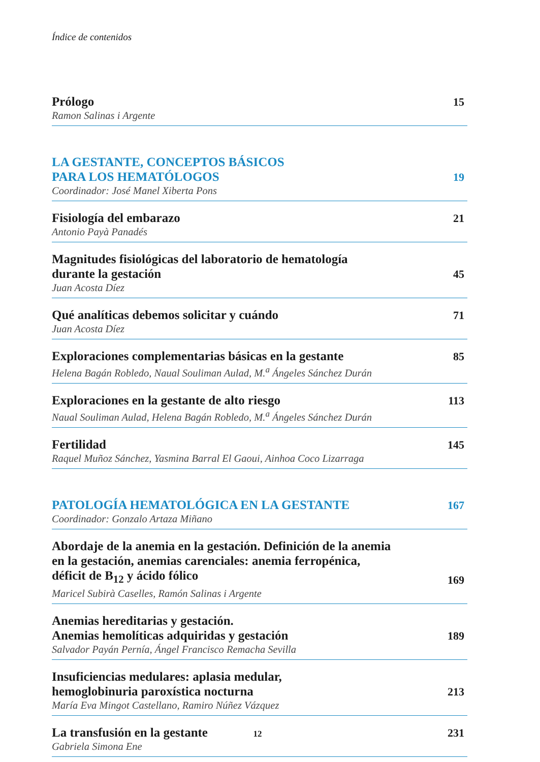Índice de contenidos
Prólogo
15
Ramon Salinas i Argente
LA GESTANTE, CONCEPTOS BÁSICOS
PARA LOS HEMATÓLOGOS
19
Coordinador: José Manel Xiberta Pons
Fisiología del embarazo
21
Antonio Payà Panadés
Magnitudes fisiológicas del laboratorio de hematología
durante la gestación
45
Juan Acosta Díez
Qué analíticas debemos solicitar y cuándo
71
Juan Acosta Díez
Exploraciones complementarias básicas en la gestante
85
Helena Bagán Robledo, Naual Souliman Aulad, M.<sup>a</sup> Ángeles Sánchez Durán
Exploraciones en la gestante de alto riesgo
113
Naual Souliman Aulad, Helena Bagán Robledo, M.<sup>a</sup> Ángeles Sánchez Durán
Fertilidad
145
Raquel Muñoz Sánchez, Yasmina Barral El Gaoui, Ainhoa Coco Lizarraga
PATOLOGÍA HEMATOLÓGICA EN LA GESTANTE
167
Coordinador: Gonzalo Artaza Miñano
Abordaje de la anemia en la gestación. Definición de la anemia
en la gestación, anemias carenciales: anemia ferropénica,
déficit de B<sub>12</sub> y ácido fólico
169
Maricel Subirà Caselles, Ramón Salinas i Argente
Anemias hereditarias y gestación.
Anemias hemolíticas adquiridas y gestación
189
Salvador Payán Pernía, Ángel Francisco Remacha Sevilla
Insuficiencias medulares: aplasia medular,
hemoglobinuria paroxística nocturna
213
María Eva Mingot Castellano, Ramiro Núñez Vázquez
La transfusión en la gestante
231
Gabriela Simona Ene
12